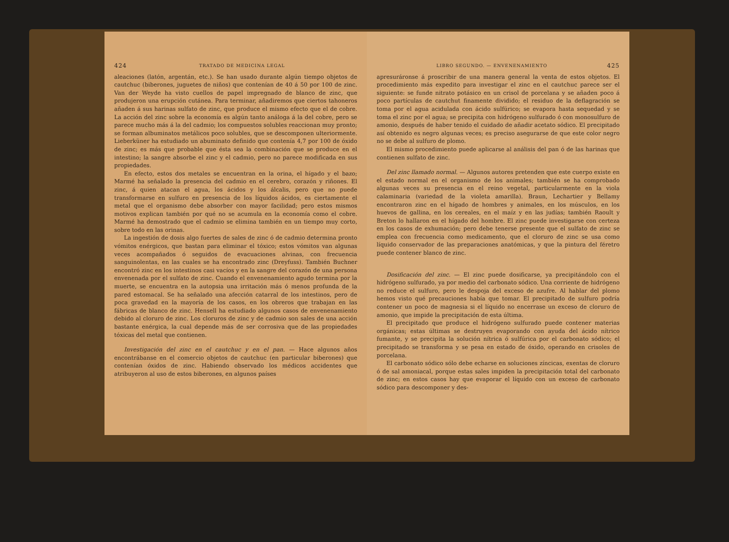424 TRATADO DE MEDICINA LEGAL
aleaciones (latón, argentán, etc.). Se han usado durante algún tiempo objetos de cautchuc (biberones, juguetes de niños) que contenían de 40 á 50 por 100 de zinc. Van der Weyde ha visto cuellos de papel impregnado de blanco de zinc, que produjeron una erupción cutánea. Para terminar, añadiremos que ciertos tahoneros añaden á sus harinas sulfato de zinc, que produce el mismo efecto que el de cobre. La acción del zinc sobre la economía es algún tanto análoga á la del cobre, pero se parece mucho más á la del cadmio; los compuestos solubles reaccionan muy pronto; se forman albuminatos metálicos poco solubles, que se descomponen ulteriormente. Lieberküner ha estudiado un abuminato definido que contenía 4,7 por 100 de óxido de zinc; es más que probable que ésta sea la combinación que se produce en el intestino; la sangre absorbe el zinc y el cadmio, pero no parece modificada en sus propiedades.
En efecto, estos dos metales se encuentran en la orina, el hígado y el bazo; Marmé ha señalado la presencia del cadmio en el cerebro, corazón y riñones. El zinc, á quien atacan el agua, los ácidos y los álcalis, pero que no puede transformarse en sulfuro en presencia de los líquidos ácidos, es ciertamente el metal que el organismo debe absorber con mayor facilidad; pero estos mismos motivos explican también por qué no se acumula en la economía como el cobre. Marmé ha demostrado que el cadmio se elimina también en un tiempo muy corto, sobre todo en las orinas.
La ingestión de dosis algo fuertes de sales de zinc ó de cadmio determina pronto vómitos enérgicos, que bastan para eliminar el tóxico; estos vómitos van algunas veces acompañados ó seguidos de evacuaciones alvinas, con frecuencia sanguinolentas, en las cuales se ha encontrado zinc (Dreyfuss). También Buchner encontró zinc en los intestinos casi vacíos y en la sangre del corazón de una persona envenenada por el sulfato de zinc. Cuando el envenenamiento agudo termina por la muerte, se encuentra en la autopsia una irritación más ó menos profunda de la pared estomacal. Se ha señalado una afección catarral de los intestinos, pero de poca gravedad en la mayoría de los casos, en los obreros que trabajan en las fábricas de blanco de zinc. Hensell ha estudiado algunos casos de envenenamiento debido al cloruro de zinc. Los cloruros de zinc y de cadmio son sales de una acción bastante enérgica, la cual depende más de ser corrosiva que de las propiedades tóxicas del metal que contienen.
Investigación del zinc en el cautchuc y en el pan. — Hace algunos años encontrábanse en el comercio objetos de cautchuc (en particular biberones) que contenían óxidos de zinc. Habiendo observado los médicos accidentes que atribuyeron al uso de estos biberones, en algunos países
LIBRO SEGUNDO. — ENVENENAMIENTO 425
apresuráronse á proscribir de una manera general la venta de estos objetos. El procedimiento más expedito para investigar el zinc en el cautchuc parece ser el siguiente: se funde nitrato potásico en un crisol de porcelana y se añaden poco á poco partículas de cautchut finamente dividido; el residuo de la deflagración se toma por el agua acidulada con ácido sulfúrico; se evapora hasta sequedad y se toma el zinc por el agua; se precipita con hidrógeno sulfurado ó con monosulfuro de amonio, después de haber tenido el cuidado de añadir acetato sódico. El precipitado así obtenido es negro algunas veces; es preciso asegurarse de que este color negro no se debe al sulfuro de plomo.
El mismo procedimiento puede aplicarse al análisis del pan ó de las harinas que contienen sulfato de zinc.
Del zinc llamado normal. — Algunos autores pretenden que este cuerpo existe en el estado normal en el organismo de los animales; también se ha comprobado algunas veces su presencia en el reino vegetal, particularmente en la viola calaminaria (variedad de la violeta amarilla). Braun, Lechartier y Bellamy encontraron zinc en el hígado de hombres y animales, en los músculos, en los huevos de gallina, en los cereales, en el maíz y en las judías; también Raoult y Breton lo hallaron en el hígado del hombre. El zinc puede investigarse con certeza en los casos de exhumación; pero debe tenerse presente que el sulfato de zinc se emplea con frecuencia como medicamento, que el cloruro de zinc se usa como líquido conservador de las preparaciones anatómicas, y que la pintura del féretro puede contener blanco de zinc.
Dosificación del zinc. — El zinc puede dosificarse, ya precipitándolo con el hidrógeno sulfurado, ya por medio del carbonato sódico. Una corriente de hidrógeno no reduce el sulfuro, pero le despoja del exceso de azufre. Al hablar del plomo hemos visto qué precauciones había que tomar. El precipitado de sulfuro podría contener un poco de magnesia si el líquido no encerrase un exceso de cloruro de amonio, que impide la precipitación de esta última.
El precipitado que produce el hidrógeno sulfurado puede contener materias orgánicas; estas últimas se destruyen evaporando con ayuda del ácido nítrico fumante, y se precipita la solución nítrica ó sulfúrica por el carbonato sódico; el precipitado se transforma y se pesa en estado de óxido, operando en crisoles de porcelana.
El carbonato sódico sólo debe echarse en soluciones zíncicas, exentas de cloruro ó de sal amoniacal, porque estas sales impiden la precipitación total del carbonato de zinc; en estos casos hay que evaporar el líquido con un exceso de carbonato sódico para descomponer y des-